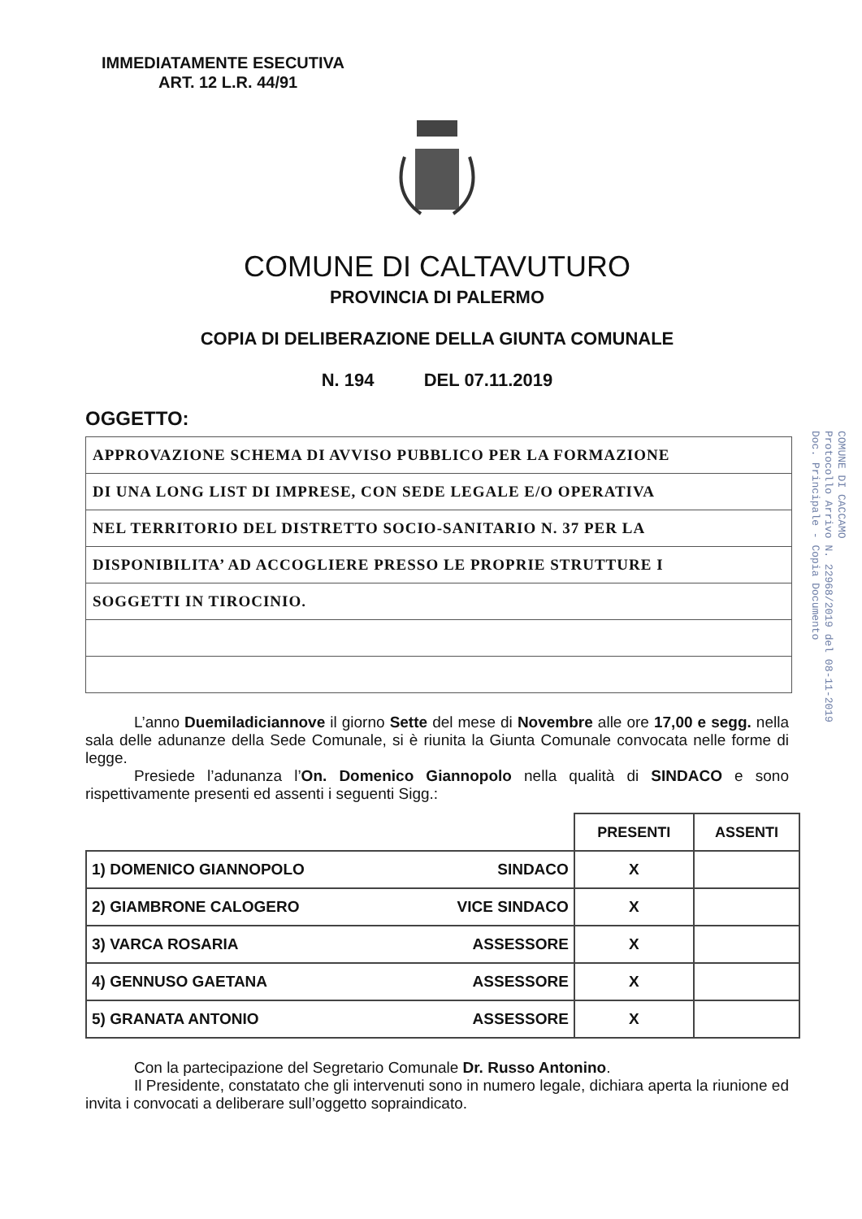IMMEDIATAMENTE ESECUTIVA
ART. 12 L.R. 44/91
COMUNE DI CALTAVUTURO
PROVINCIA DI PALERMO
COPIA DI DELIBERAZIONE DELLA GIUNTA COMUNALE
N. 194 DEL 07.11.2019
OGGETTO:
| APPROVAZIONE SCHEMA DI AVVISO PUBBLICO PER LA FORMAZIONE |
| DI UNA LONG LIST DI IMPRESE, CON SEDE LEGALE E/O OPERATIVA |
| NEL TERRITORIO DEL DISTRETTO SOCIO-SANITARIO N. 37 PER LA |
| DISPONIBILITA’ AD ACCOGLIERE PRESSO LE PROPRIE STRUTTURE I |
| SOGGETTI IN TIROCINIO. |
L’anno Duemiladiciannove il giorno Sette del mese di Novembre alle ore 17,00 e segg. nella sala delle adunanze della Sede Comunale, si è riunita la Giunta Comunale convocata nelle forme di legge.
Presiede l’adunanza l’On. Domenico Giannopolo nella qualità di SINDACO e sono rispettivamente presenti ed assenti i seguenti Sigg.:
| | | PRESENTI | ASSENTI |
| --- | --- | --- | --- |
| 1) DOMENICO GIANNOPOLO | SINDACO | X | |
| 2) GIAMBRONE CALOGERO | VICE SINDACO | X | |
| 3) VARCA ROSARIA | ASSESSORE | X | |
| 4) GENNUSO GAETANA | ASSESSORE | X | |
| 5) GRANATA ANTONIO | ASSESSORE | X | |
Con la partecipazione del Segretario Comunale Dr. Russo Antonino.
Il Presidente, constatato che gli intervenuti sono in numero legale, dichiara aperta la riunione ed invita i convocati a deliberare sull’oggetto sopraindicato.
COMUNE DI CACCAMO
Protocollo Arrivo N. 22968/2019 del 08-11-2019
Doc. Principale - Copia Documento